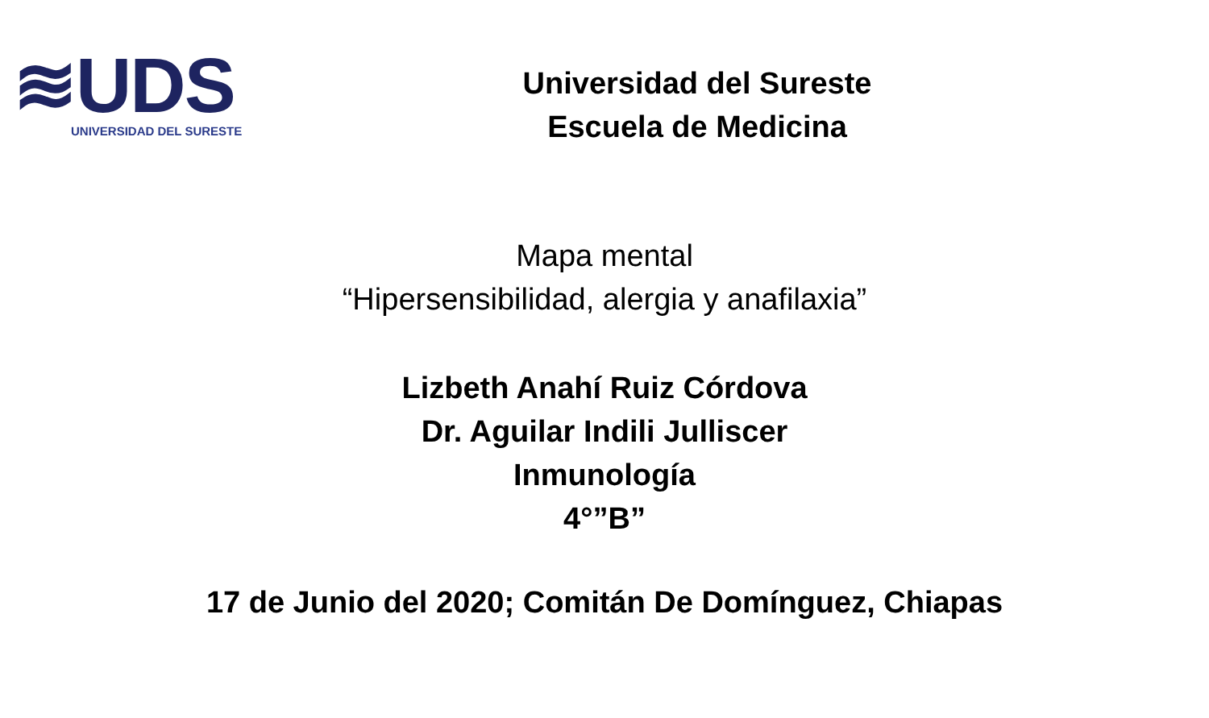≋UDS
UNIVERSIDAD DEL SURESTE
Universidad del Sureste
Escuela de Medicina
Mapa mental
“Hipersensibilidad, alergia y anafilaxia”
Lizbeth Anahí Ruiz Córdova
Dr. Aguilar Indili Julliscer
Inmunología
4°”B”
17 de Junio del 2020; Comitán De Domínguez, Chiapas